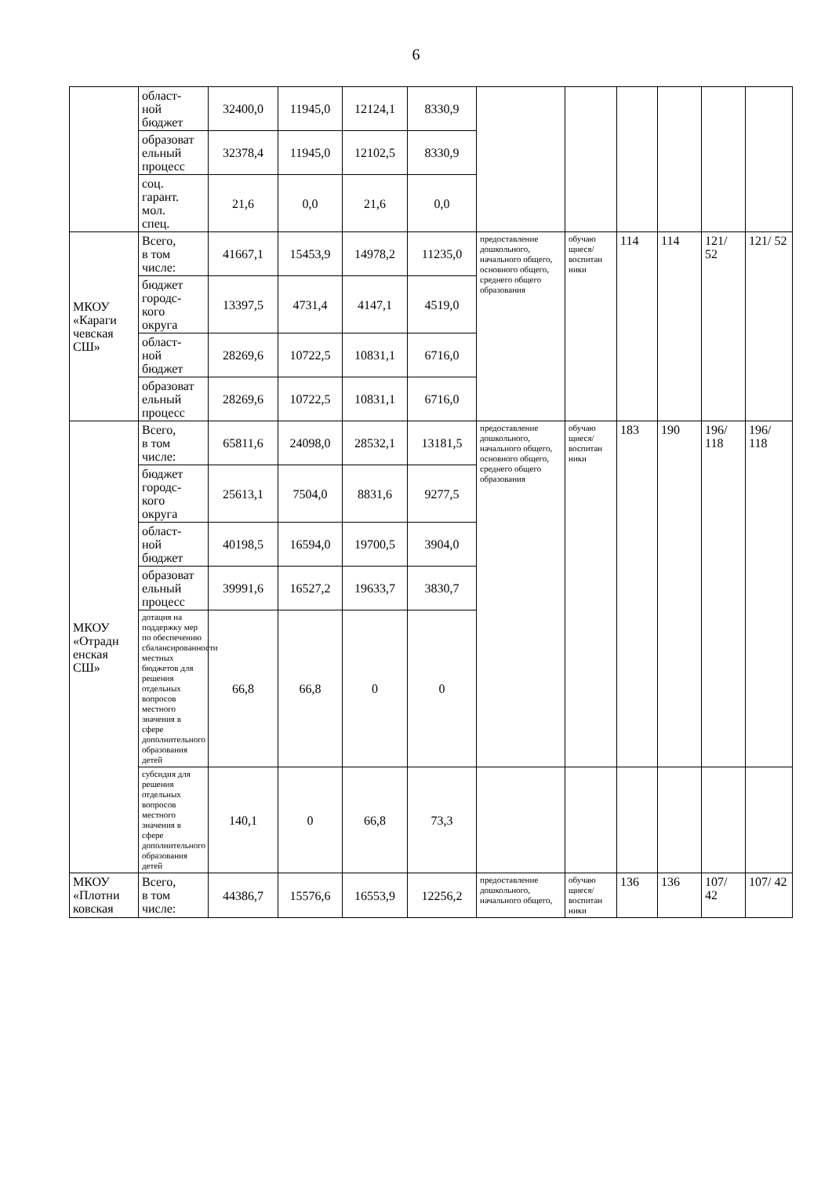6
| | област- ной бюджет | 32400,0 | 11945,0 | 12124,1 | 8330,9 | | | | | | |
| | образоват ельный процесс | 32378,4 | 11945,0 | 12102,5 | 8330,9 | | | | | | |
| | соц. гарант. мол. спец. | 21,6 | 0,0 | 21,6 | 0,0 | | | | | | |
| МКОУ «Караги чевская СШ» | Всего, в том числе: | 41667,1 | 15453,9 | 14978,2 | 11235,0 | предоставление дошкольного, начального общего, основного общего, среднего общего образования | обучаю щиеся/ воспитан ники | 114 | 114 | 121/ 52 | 121/ 52 |
| | бюджет городс- кого округа | 13397,5 | 4731,4 | 4147,1 | 4519,0 | | | | | | |
| | област- ной бюджет | 28269,6 | 10722,5 | 10831,1 | 6716,0 | | | | | | |
| | образоват ельный процесс | 28269,6 | 10722,5 | 10831,1 | 6716,0 | | | | | | |
| МКОУ «Отрадн енская СШ» | Всего, в том числе: | 65811,6 | 24098,0 | 28532,1 | 13181,5 | предоставление дошкольного, начального общего, основного общего, среднего общего образования | обучаю щиеся/ воспитан ники | 183 | 190 | 196/ 118 | 196/ 118 |
| | бюджет городс- кого округа | 25613,1 | 7504,0 | 8831,6 | 9277,5 | | | | | | |
| | област- ной бюджет | 40198,5 | 16594,0 | 19700,5 | 3904,0 | | | | | | |
| | образоват ельный процесс | 39991,6 | 16527,2 | 19633,7 | 3830,7 | | | | | | |
| | дотация на поддержку мер по обеспечению сбалансированности местных бюджетов для решения отдельных вопросов местного значения в сфере дополнительного образования детей | 66,8 | 66,8 | 0 | 0 | | | | | | |
| | субсидия для решения отдельных вопросов местного значения в сфере дополнительного образования детей | 140,1 | 0 | 66,8 | 73,3 | | | | | | |
| МКОУ «Плотни ковская | Всего, в том числе: | 44386,7 | 15576,6 | 16553,9 | 12256,2 | предоставление дошкольного, начального общего, | обучаю щиеся/ воспитан ники | 136 | 136 | 107/ 42 | 107/ 42 |